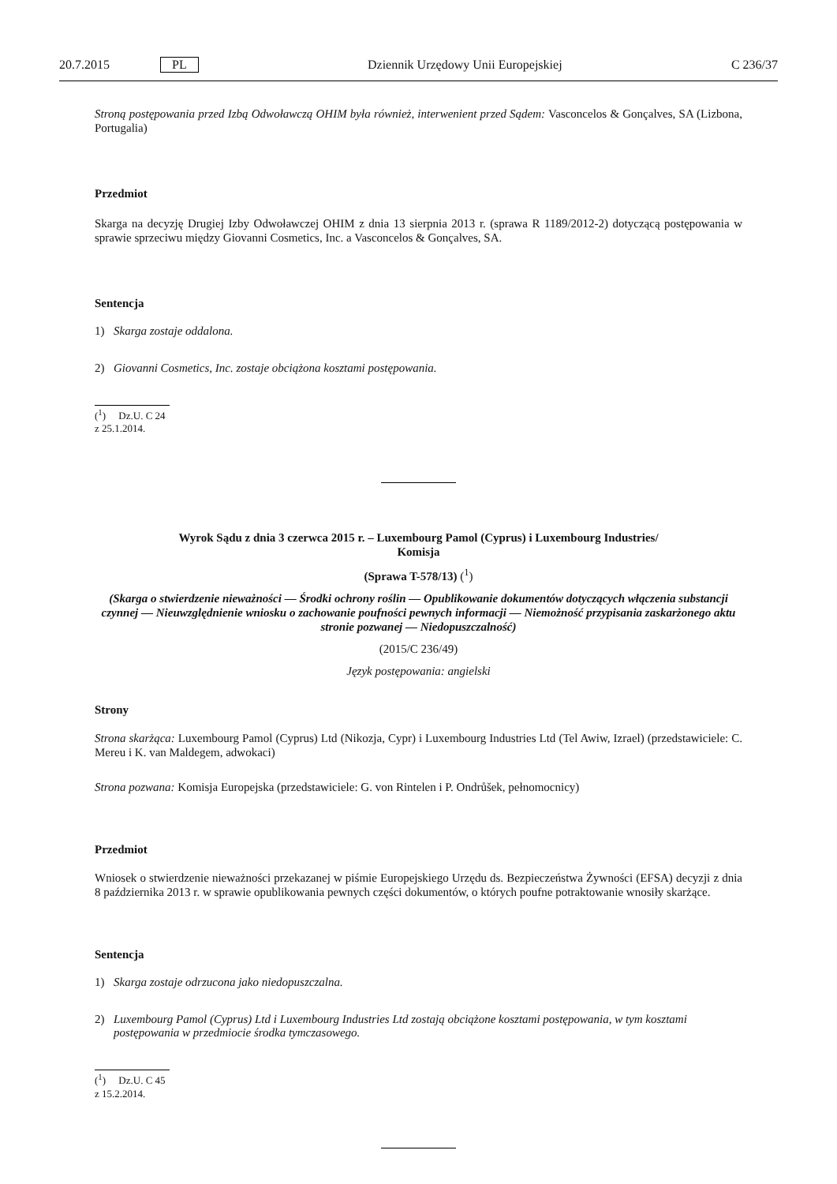20.7.2015 PL Dziennik Urzędowy Unii Europejskiej C 236/37
Stroną postępowania przed Izbą Odwoławczą OHIM była również, interwenient przed Sądem: Vasconcelos & Gonçalves, SA (Lizbona, Portugalia)
Przedmiot
Skarga na decyzję Drugiej Izby Odwoławczej OHIM z dnia 13 sierpnia 2013 r. (sprawa R 1189/2012-2) dotyczącą postępowania w sprawie sprzeciwu między Giovanni Cosmetics, Inc. a Vasconcelos & Gonçalves, SA.
Sentencja
1) Skarga zostaje oddalona.
2) Giovanni Cosmetics, Inc. zostaje obciążona kosztami postępowania.
(<sup>1</sup>) Dz.U. C 24 z 25.1.2014.
Wyrok Sądu z dnia 3 czerwca 2015 r. – Luxembourg Pamol (Cyprus) i Luxembourg Industries/
Komisja
(Sprawa T-578/13) (<sup>1</sup>)
(Skarga o stwierdzenie nieważności — Środki ochrony roślin — Opublikowanie dokumentów dotyczących włączenia substancji czynnej — Nieuwzględnienie wniosku o zachowanie poufności pewnych informacji — Niemożność przypisania zaskarżonego aktu stronie pozwanej — Niedopuszczalność)
(2015/C 236/49)
Język postępowania: angielski
Strony
Strona skarżąca: Luxembourg Pamol (Cyprus) Ltd (Nikozja, Cypr) i Luxembourg Industries Ltd (Tel Awiw, Izrael) (przedstawiciele: C. Mereu i K. van Maldegem, adwokaci)
Strona pozwana: Komisja Europejska (przedstawiciele: G. von Rintelen i P. Ondrůšek, pełnomocnicy)
Przedmiot
Wniosek o stwierdzenie nieważności przekazanej w piśmie Europejskiego Urzędu ds. Bezpieczeństwa Żywności (EFSA) decyzji z dnia 8 października 2013 r. w sprawie opublikowania pewnych części dokumentów, o których poufne potraktowanie wnosiły skarżące.
Sentencja
1) Skarga zostaje odrzucona jako niedopuszczalna.
2) Luxembourg Pamol (Cyprus) Ltd i Luxembourg Industries Ltd zostają obciążone kosztami postępowania, w tym kosztami postępowania w przedmiocie środka tymczasowego.
(<sup>1</sup>) Dz.U. C 45 z 15.2.2014.